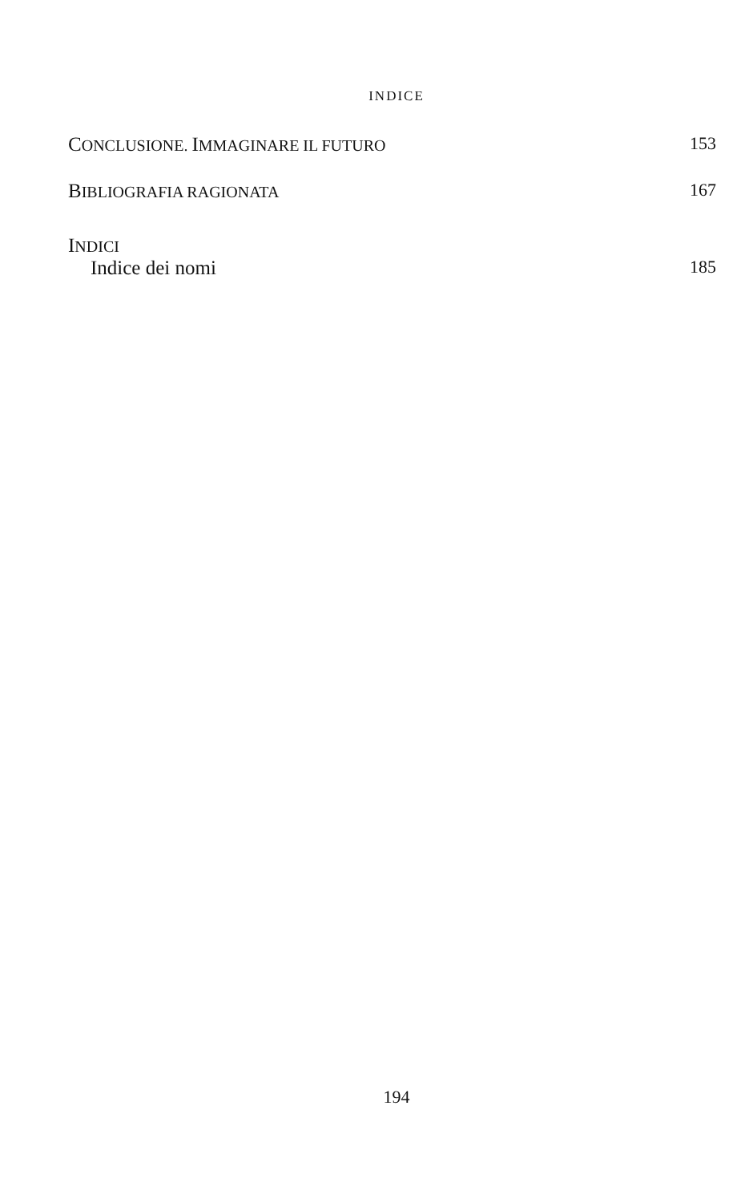INDICE
CONCLUSIONE. IMMAGINARE IL FUTURO 153
BIBLIOGRAFIA RAGIONATA 167
INDICI
Indice dei nomi 185
194